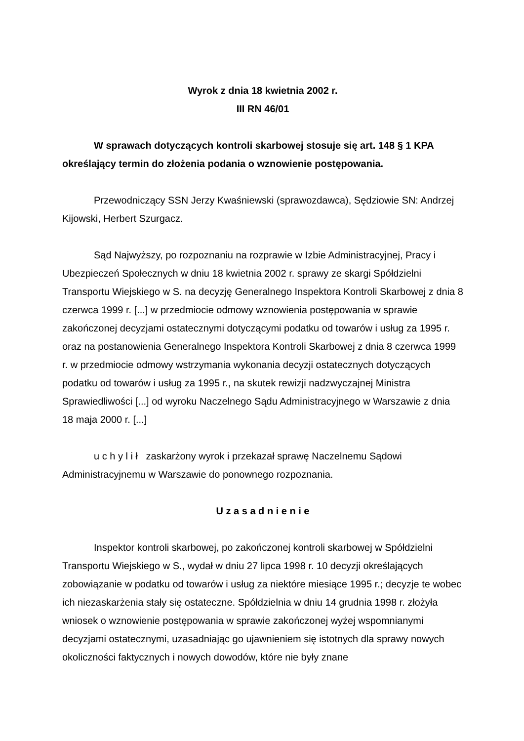Wyrok z dnia 18 kwietnia 2002 r.
III RN 46/01
W sprawach dotyczących kontroli skarbowej stosuje się art. 148 § 1 KPA określający termin do złożenia podania o wznowienie postępowania.
Przewodniczący SSN Jerzy Kwaśniewski (sprawozdawca), Sędziowie SN: Andrzej Kijowski, Herbert Szurgacz.
Sąd Najwyższy, po rozpoznaniu na rozprawie w Izbie Administracyjnej, Pracy i Ubezpieczeń Społecznych w dniu 18 kwietnia 2002 r. sprawy ze skargi Spółdzielni Transportu Wiejskiego w S. na decyzję Generalnego Inspektora Kontroli Skarbowej z dnia 8 czerwca 1999 r. [...] w przedmiocie odmowy wznowienia postępowania w sprawie zakończonej decyzjami ostatecznymi dotyczącymi podatku od towarów i usług za 1995 r. oraz na postanowienia Generalnego Inspektora Kontroli Skarbowej z dnia 8 czerwca 1999 r. w przedmiocie odmowy wstrzymania wykonania decyzji ostatecznych dotyczących podatku od towarów i usług za 1995 r., na skutek rewizji nadzwyczajnej Ministra Sprawiedliwości [...] od wyroku Naczelnego Sądu Administracyjnego w Warszawie z dnia 18 maja 2000 r. [...]
u c h y l i ł zaskarżony wyrok i przekazał sprawę Naczelnemu Sądowi Administracyjnemu w Warszawie do ponownego rozpoznania.
U z a s a d n i e n i e
Inspektor kontroli skarbowej, po zakończonej kontroli skarbowej w Spółdzielni Transportu Wiejskiego w S., wydał w dniu 27 lipca 1998 r. 10 decyzji określających zobowiązanie w podatku od towarów i usług za niektóre miesiące 1995 r.; decyzje te wobec ich niezaskarżenia stały się ostateczne. Spółdzielnia w dniu 14 grudnia 1998 r. złożyła wniosek o wznowienie postępowania w sprawie zakończonej wyżej wspomnianymi decyzjami ostatecznymi, uzasadniając go ujawnieniem się istotnych dla sprawy nowych okoliczności faktycznych i nowych dowodów, które nie były znane